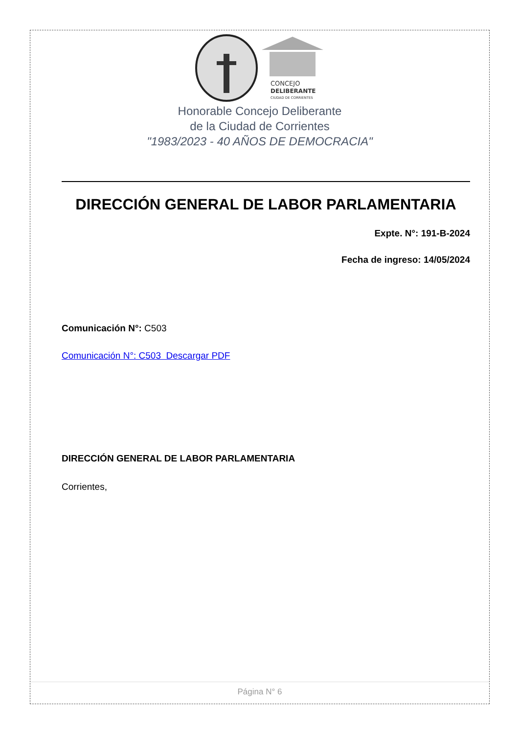CONCEJO
DELIBERANTE
CIUDAD DE CORRIENTES
Honorable Concejo Deliberante
de la Ciudad de Corrientes
"1983/2023 - 40 AÑOS DE DEMOCRACIA"
DIRECCIÓN GENERAL DE LABOR PARLAMENTARIA
Expte. N°: 191-B-2024
Fecha de ingreso: 14/05/2024
Comunicación N°: C503
Comunicación N°: C503 Descargar PDF
DIRECCIÓN GENERAL DE LABOR PARLAMENTARIA
Corrientes,
Página N° 6